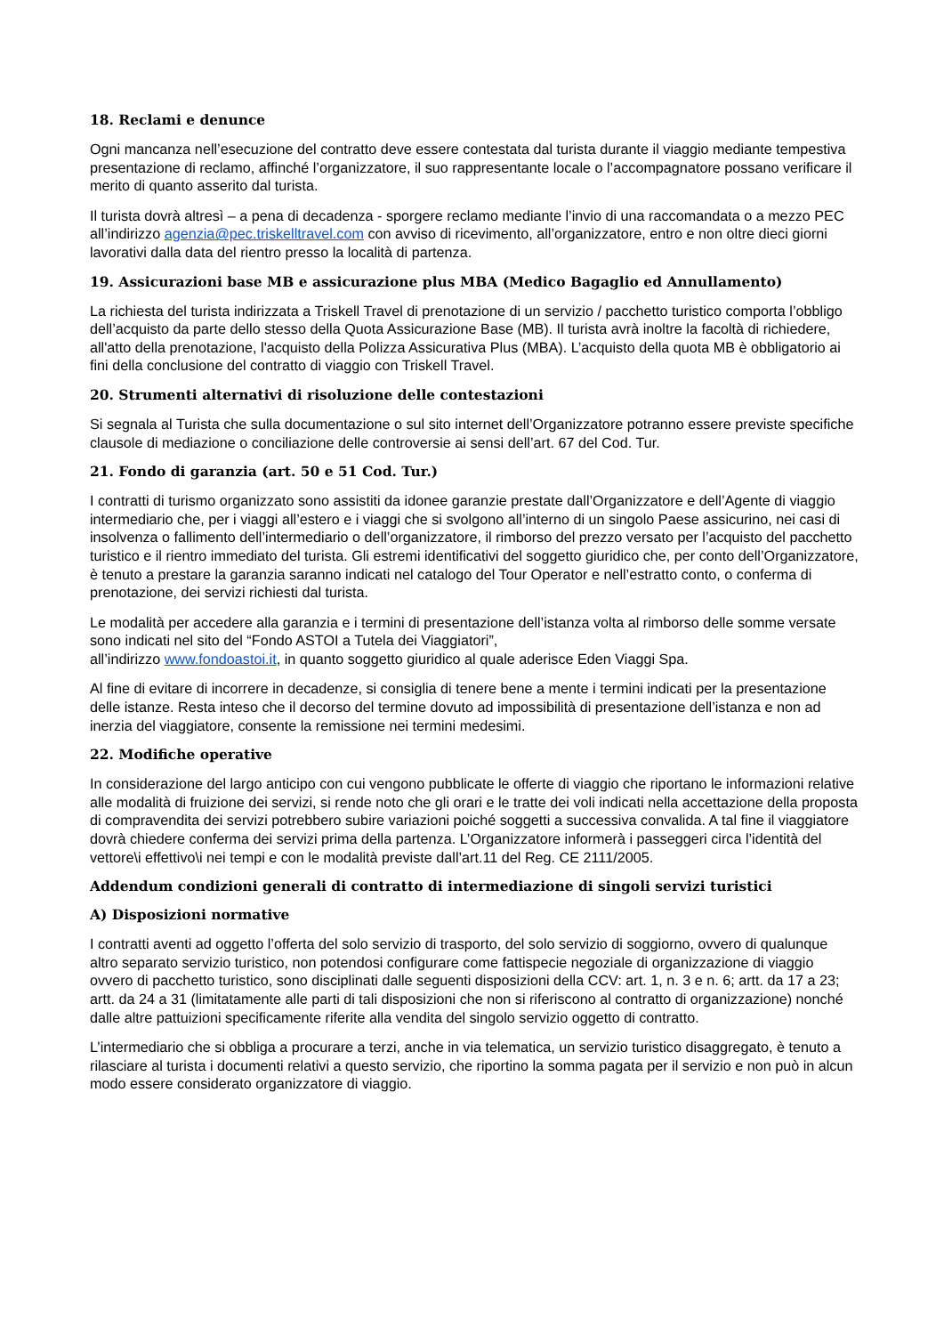18. Reclami e denunce
Ogni mancanza nell’esecuzione del contratto deve essere contestata dal turista durante il viaggio mediante tempestiva presentazione di reclamo, affinché l’organizzatore, il suo rappresentante locale o l’accompagnatore possano verificare il merito di quanto asserito dal turista.
Il turista dovrà altresì – a pena di decadenza - sporgere reclamo mediante l’invio di una raccomandata o a mezzo PEC all’indirizzo agenzia@pec.triskelltravel.com con avviso di ricevimento, all’organizzatore, entro e non oltre dieci giorni lavorativi dalla data del rientro presso la località di partenza.
19. Assicurazioni base MB e assicurazione plus MBA (Medico Bagaglio ed Annullamento)
La richiesta del turista indirizzata a Triskell Travel di prenotazione di un servizio / pacchetto turistico comporta l’obbligo dell’acquisto da parte dello stesso della Quota Assicurazione Base (MB). Il turista avrà inoltre la facoltà di richiedere, all'atto della prenotazione, l'acquisto della Polizza Assicurativa Plus (MBA). L’acquisto della quota MB è obbligatorio ai fini della conclusione del contratto di viaggio con Triskell Travel.
20. Strumenti alternativi di risoluzione delle contestazioni
Si segnala al Turista che sulla documentazione o sul sito internet dell’Organizzatore potranno essere previste specifiche clausole di mediazione o conciliazione delle controversie ai sensi dell’art. 67 del Cod. Tur.
21. Fondo di garanzia (art. 50 e 51 Cod. Tur.)
I contratti di turismo organizzato sono assistiti da idonee garanzie prestate dall’Organizzatore e dell’Agente di viaggio intermediario che, per i viaggi all’estero e i viaggi che si svolgono all’interno di un singolo Paese assicurino, nei casi di insolvenza o fallimento dell’intermediario o dell’organizzatore, il rimborso del prezzo versato per l’acquisto del pacchetto turistico e il rientro immediato del turista. Gli estremi identificativi del soggetto giuridico che, per conto dell’Organizzatore, è tenuto a prestare la garanzia saranno indicati nel catalogo del Tour Operator e nell’estratto conto, o conferma di prenotazione, dei servizi richiesti dal turista.
Le modalità per accedere alla garanzia e i termini di presentazione dell’istanza volta al rimborso delle somme versate sono indicati nel sito del “Fondo ASTOI a Tutela dei Viaggiatori”,
all’indirizzo www.fondoastoi.it, in quanto soggetto giuridico al quale aderisce Eden Viaggi Spa.
Al fine di evitare di incorrere in decadenze, si consiglia di tenere bene a mente i termini indicati per la presentazione delle istanze. Resta inteso che il decorso del termine dovuto ad impossibilità di presentazione dell’istanza e non ad inerzia del viaggiatore, consente la remissione nei termini medesimi.
22. Modifiche operative
In considerazione del largo anticipo con cui vengono pubblicate le offerte di viaggio che riportano le informazioni relative alle modalità di fruizione dei servizi, si rende noto che gli orari e le tratte dei voli indicati nella accettazione della proposta di compravendita dei servizi potrebbero subire variazioni poiché soggetti a successiva convalida. A tal fine il viaggiatore dovrà chiedere conferma dei servizi prima della partenza. L’Organizzatore informerà i passeggeri circa l’identità del vettore\i effettivo\i nei tempi e con le modalità previste dall’art.11 del Reg. CE 2111/2005.
Addendum condizioni generali di contratto di intermediazione di singoli servizi turistici
A) Disposizioni normative
I contratti aventi ad oggetto l’offerta del solo servizio di trasporto, del solo servizio di soggiorno, ovvero di qualunque altro separato servizio turistico, non potendosi configurare come fattispecie negoziale di organizzazione di viaggio ovvero di pacchetto turistico, sono disciplinati dalle seguenti disposizioni della CCV: art. 1, n. 3 e n. 6; artt. da 17 a 23; artt. da 24 a 31 (limitatamente alle parti di tali disposizioni che non si riferiscono al contratto di organizzazione) nonché dalle altre pattuizioni specificamente riferite alla vendita del singolo servizio oggetto di contratto.
L’intermediario che si obbliga a procurare a terzi, anche in via telematica, un servizio turistico disaggregato, è tenuto a rilasciare al turista i documenti relativi a questo servizio, che riportino la somma pagata per il servizio e non può in alcun modo essere considerato organizzatore di viaggio.